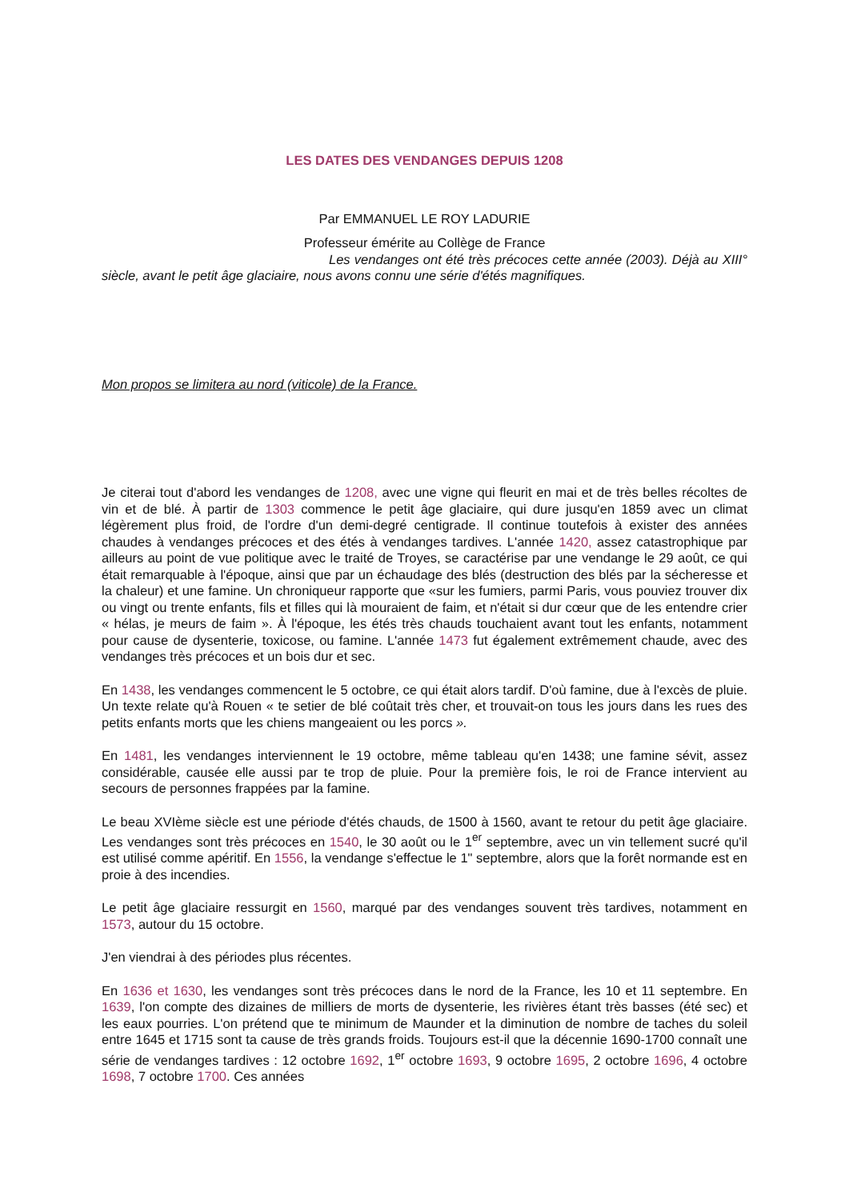LES DATES DES VENDANGES DEPUIS 1208
Par EMMANUEL LE ROY LADURIE
Professeur émérite au Collège de France
Les vendanges ont été très précoces cette année (2003). Déjà au XIII° siècle, avant le petit âge glaciaire, nous avons connu une série d'étés magnifiques.
Mon propos se limitera au nord (viticole) de la France.
Je citerai tout d'abord les vendanges de 1208, avec une vigne qui fleurit en mai et de très belles récoltes de vin et de blé. À partir de 1303 commence le petit âge glaciaire, qui dure jusqu'en 1859 avec un climat légèrement plus froid, de l'ordre d'un demi-degré centigrade. Il continue toutefois à exister des années chaudes à vendanges précoces et des étés à vendanges tardives. L'année 1420, assez catastrophique par ailleurs au point de vue politique avec le traité de Troyes, se caractérise par une vendange le 29 août, ce qui était remarquable à l'époque, ainsi que par un échaudage des blés (destruction des blés par la sécheresse et la chaleur) et une famine. Un chroniqueur rapporte que «sur les fumiers, parmi Paris, vous pouviez trouver dix ou vingt ou trente enfants, fils et filles qui là mouraient de faim, et n'était si dur cœur que de les entendre crier « hélas, je meurs de faim ». À l'époque, les étés très chauds touchaient avant tout les enfants, notamment pour cause de dysenterie, toxicose, ou famine. L'année 1473 fut également extrêmement chaude, avec des vendanges très précoces et un bois dur et sec.
En 1438, les vendanges commencent le 5 octobre, ce qui était alors tardif. D'où famine, due à l'excès de pluie. Un texte relate qu'à Rouen « te setier de blé coûtait très cher, et trouvait-on tous les jours dans les rues des petits enfants morts que les chiens mangeaient ou les porcs ».
En 1481, les vendanges interviennent le 19 octobre, même tableau qu'en 1438; une famine sévit, assez considérable, causée elle aussi par te trop de pluie. Pour la première fois, le roi de France intervient au secours de personnes frappées par la famine.
Le beau XVIème siècle est une période d'étés chauds, de 1500 à 1560, avant te retour du petit âge glaciaire. Les vendanges sont très précoces en 1540, le 30 août ou le 1<sup>er</sup> septembre, avec un vin tellement sucré qu'il est utilisé comme apéritif. En 1556, la vendange s'effectue le 1" septembre, alors que la forêt normande est en proie à des incendies.
Le petit âge glaciaire ressurgit en 1560, marqué par des vendanges souvent très tardives, notamment en 1573, autour du 15 octobre.
J'en viendrai à des périodes plus récentes.
En 1636 et 1630, les vendanges sont très précoces dans le nord de la France, les 10 et 11 septembre. En 1639, l'on compte des dizaines de milliers de morts de dysenterie, les rivières étant très basses (été sec) et les eaux pourries. L'on prétend que te minimum de Maunder et la diminution de nombre de taches du soleil entre 1645 et 1715 sont ta cause de très grands froids. Toujours est-il que la décennie 1690-1700 connaît une série de vendanges tardives : 12 octobre 1692, 1<sup>er</sup> octobre 1693, 9 octobre 1695, 2 octobre 1696, 4 octobre 1698, 7 octobre 1700. Ces années